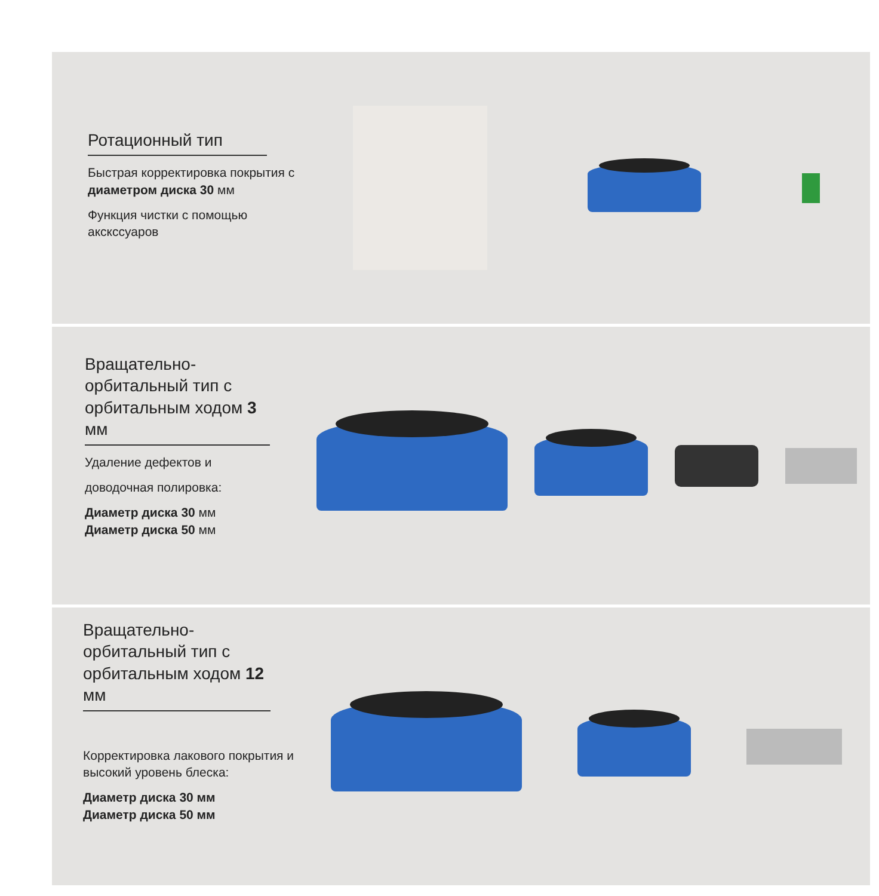Ротационный тип
Быстрая корректировка покрытия с диаметром диска 30 мм
Функция чистки с помощью акскссуаров
Вращательно-орбитальный тип с орбитальным ходом 3 мм
Удаление дефектов и
доводочная полировка:
Диаметр диска 30 мм
Диаметр диска 50 мм
Вращательно-орбитальный тип с орбитальным ходом 12 мм
Корректировка лакового покрытия и высокий уровень блеска:
Диаметр диска 30 мм
Диаметр диска 50 мм